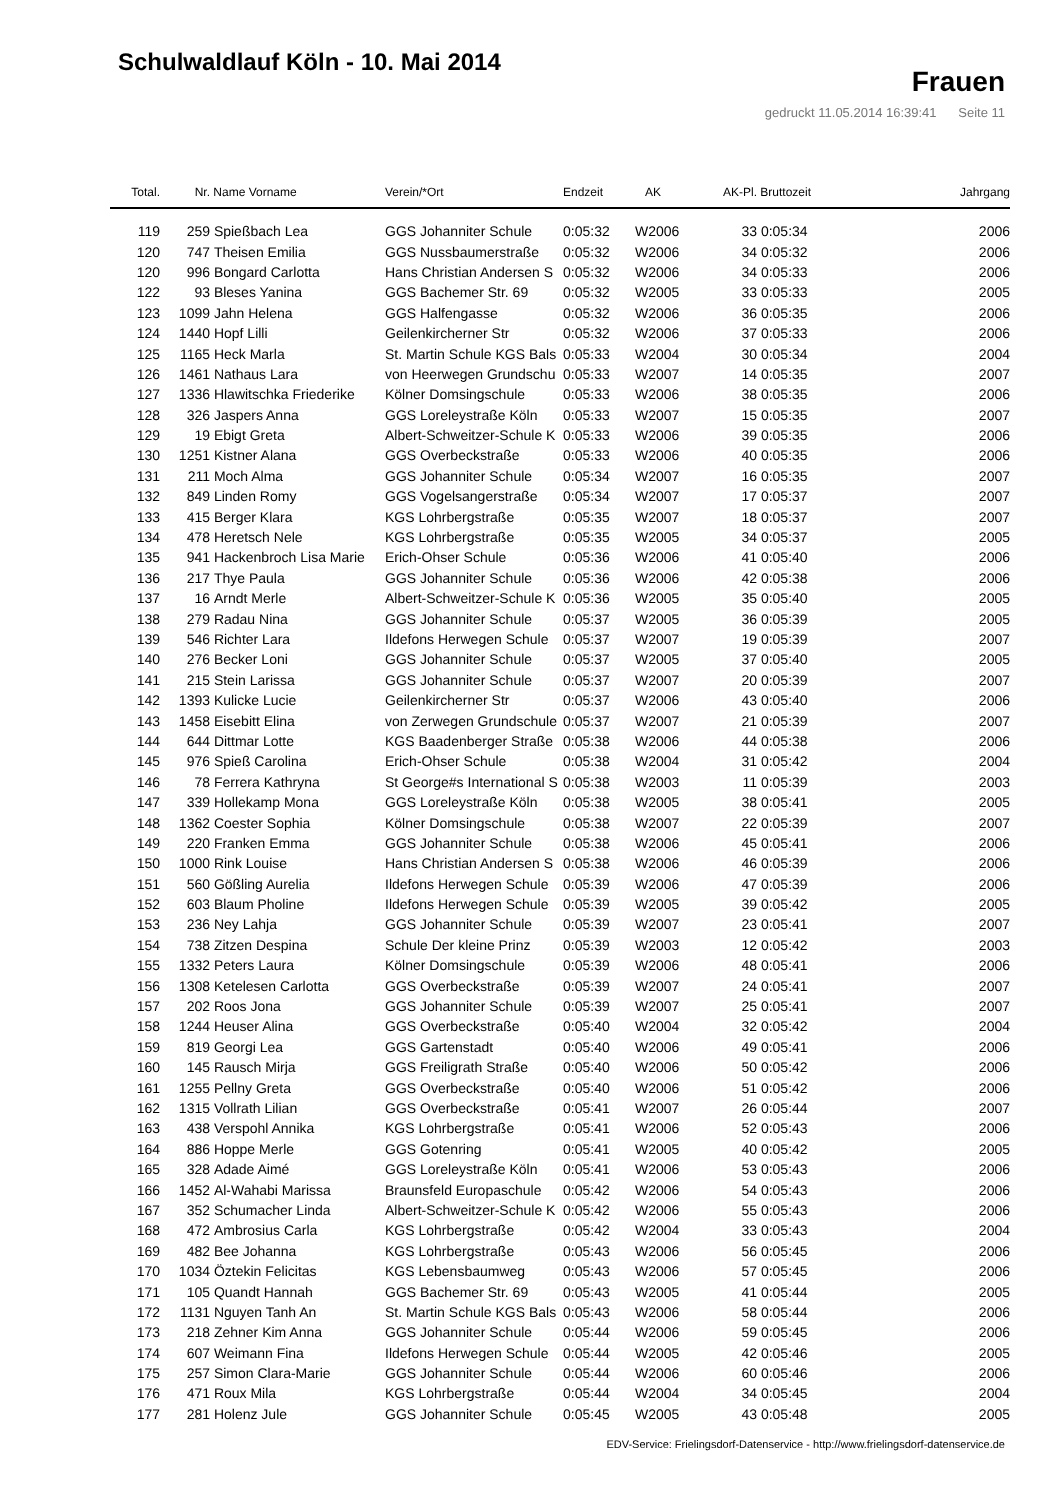Schulwaldlauf Köln - 10. Mai 2014
Frauen
gedruckt 11.05.2014 16:39:41 Seite 11
| Total. | Nr. | Name Vorname | Verein/*Ort | Endzeit | AK | AK-Pl. | Bruttozeit | Jahrgang |
| --- | --- | --- | --- | --- | --- | --- | --- | --- |
| 119 | 259 | Spießbach Lea | GGS Johanniter Schule | 0:05:32 | W2006 | 33 | 0:05:34 | 2006 |
| 120 | 747 | Theisen Emilia | GGS Nussbaumerstraße | 0:05:32 | W2006 | 34 | 0:05:32 | 2006 |
| 120 | 996 | Bongard Carlotta | Hans Christian Andersen S | 0:05:32 | W2006 | 34 | 0:05:33 | 2006 |
| 122 | 93 | Bleses Yanina | GGS Bachemer Str. 69 | 0:05:32 | W2005 | 33 | 0:05:33 | 2005 |
| 123 | 1099 | Jahn Helena | GGS Halfengasse | 0:05:32 | W2006 | 36 | 0:05:35 | 2006 |
| 124 | 1440 | Hopf Lilli | Geilenkircherner Str | 0:05:32 | W2006 | 37 | 0:05:33 | 2006 |
| 125 | 1165 | Heck Marla | St. Martin Schule KGS Bals | 0:05:33 | W2004 | 30 | 0:05:34 | 2004 |
| 126 | 1461 | Nathaus Lara | von Heerwegen Grundschu | 0:05:33 | W2007 | 14 | 0:05:35 | 2007 |
| 127 | 1336 | Hlawitschka Friederike | Kölner Domsingschule | 0:05:33 | W2006 | 38 | 0:05:35 | 2006 |
| 128 | 326 | Jaspers Anna | GGS Loreleystraße Köln | 0:05:33 | W2007 | 15 | 0:05:35 | 2007 |
| 129 | 19 | Ebigt Greta | Albert-Schweitzer-Schule K | 0:05:33 | W2006 | 39 | 0:05:35 | 2006 |
| 130 | 1251 | Kistner Alana | GGS Overbeckstraße | 0:05:33 | W2006 | 40 | 0:05:35 | 2006 |
| 131 | 211 | Moch Alma | GGS Johanniter Schule | 0:05:34 | W2007 | 16 | 0:05:35 | 2007 |
| 132 | 849 | Linden Romy | GGS Vogelsangerstraße | 0:05:34 | W2007 | 17 | 0:05:37 | 2007 |
| 133 | 415 | Berger Klara | KGS Lohrbergstraße | 0:05:35 | W2007 | 18 | 0:05:37 | 2007 |
| 134 | 478 | Heretsch Nele | KGS Lohrbergstraße | 0:05:35 | W2005 | 34 | 0:05:37 | 2005 |
| 135 | 941 | Hackenbroch Lisa Marie | Erich-Ohser Schule | 0:05:36 | W2006 | 41 | 0:05:40 | 2006 |
| 136 | 217 | Thye Paula | GGS Johanniter Schule | 0:05:36 | W2006 | 42 | 0:05:38 | 2006 |
| 137 | 16 | Arndt Merle | Albert-Schweitzer-Schule K | 0:05:36 | W2005 | 35 | 0:05:40 | 2005 |
| 138 | 279 | Radau Nina | GGS Johanniter Schule | 0:05:37 | W2005 | 36 | 0:05:39 | 2005 |
| 139 | 546 | Richter Lara | Ildefons Herwegen Schule | 0:05:37 | W2007 | 19 | 0:05:39 | 2007 |
| 140 | 276 | Becker Loni | GGS Johanniter Schule | 0:05:37 | W2005 | 37 | 0:05:40 | 2005 |
| 141 | 215 | Stein Larissa | GGS Johanniter Schule | 0:05:37 | W2007 | 20 | 0:05:39 | 2007 |
| 142 | 1393 | Kulicke Lucie | Geilenkircherner Str | 0:05:37 | W2006 | 43 | 0:05:40 | 2006 |
| 143 | 1458 | Eisebitt Elina | von Zerwegen Grundschule | 0:05:37 | W2007 | 21 | 0:05:39 | 2007 |
| 144 | 644 | Dittmar Lotte | KGS Baadenberger Straße | 0:05:38 | W2006 | 44 | 0:05:38 | 2006 |
| 145 | 976 | Spieß Carolina | Erich-Ohser Schule | 0:05:38 | W2004 | 31 | 0:05:42 | 2004 |
| 146 | 78 | Ferrera Kathryna | St George#s International S | 0:05:38 | W2003 | 11 | 0:05:39 | 2003 |
| 147 | 339 | Hollekamp Mona | GGS Loreleystraße Köln | 0:05:38 | W2005 | 38 | 0:05:41 | 2005 |
| 148 | 1362 | Coester Sophia | Kölner Domsingschule | 0:05:38 | W2007 | 22 | 0:05:39 | 2007 |
| 149 | 220 | Franken Emma | GGS Johanniter Schule | 0:05:38 | W2006 | 45 | 0:05:41 | 2006 |
| 150 | 1000 | Rink Louise | Hans Christian Andersen S | 0:05:38 | W2006 | 46 | 0:05:39 | 2006 |
| 151 | 560 | Gößling Aurelia | Ildefons Herwegen Schule | 0:05:39 | W2006 | 47 | 0:05:39 | 2006 |
| 152 | 603 | Blaum Pholine | Ildefons Herwegen Schule | 0:05:39 | W2005 | 39 | 0:05:42 | 2005 |
| 153 | 236 | Ney Lahja | GGS Johanniter Schule | 0:05:39 | W2007 | 23 | 0:05:41 | 2007 |
| 154 | 738 | Zitzen Despina | Schule Der kleine Prinz | 0:05:39 | W2003 | 12 | 0:05:42 | 2003 |
| 155 | 1332 | Peters Laura | Kölner Domsingschule | 0:05:39 | W2006 | 48 | 0:05:41 | 2006 |
| 156 | 1308 | Ketelesen Carlotta | GGS Overbeckstraße | 0:05:39 | W2007 | 24 | 0:05:41 | 2007 |
| 157 | 202 | Roos Jona | GGS Johanniter Schule | 0:05:39 | W2007 | 25 | 0:05:41 | 2007 |
| 158 | 1244 | Heuser Alina | GGS Overbeckstraße | 0:05:40 | W2004 | 32 | 0:05:42 | 2004 |
| 159 | 819 | Georgi Lea | GGS Gartenstadt | 0:05:40 | W2006 | 49 | 0:05:41 | 2006 |
| 160 | 145 | Rausch Mirja | GGS Freiligrath Straße | 0:05:40 | W2006 | 50 | 0:05:42 | 2006 |
| 161 | 1255 | Pellny Greta | GGS Overbeckstraße | 0:05:40 | W2006 | 51 | 0:05:42 | 2006 |
| 162 | 1315 | Vollrath Lilian | GGS Overbeckstraße | 0:05:41 | W2007 | 26 | 0:05:44 | 2007 |
| 163 | 438 | Verspohl Annika | KGS Lohrbergstraße | 0:05:41 | W2006 | 52 | 0:05:43 | 2006 |
| 164 | 886 | Hoppe Merle | GGS Gotenring | 0:05:41 | W2005 | 40 | 0:05:42 | 2005 |
| 165 | 328 | Adade Aimé | GGS Loreleystraße Köln | 0:05:41 | W2006 | 53 | 0:05:43 | 2006 |
| 166 | 1452 | Al-Wahabi Marissa | Braunsfeld Europaschule | 0:05:42 | W2006 | 54 | 0:05:43 | 2006 |
| 167 | 352 | Schumacher Linda | Albert-Schweitzer-Schule K | 0:05:42 | W2006 | 55 | 0:05:43 | 2006 |
| 168 | 472 | Ambrosius Carla | KGS Lohrbergstraße | 0:05:42 | W2004 | 33 | 0:05:43 | 2004 |
| 169 | 482 | Bee Johanna | KGS Lohrbergstraße | 0:05:43 | W2006 | 56 | 0:05:45 | 2006 |
| 170 | 1034 | Öztekin Felicitas | KGS Lebensbaumweg | 0:05:43 | W2006 | 57 | 0:05:45 | 2006 |
| 171 | 105 | Quandt Hannah | GGS Bachemer Str. 69 | 0:05:43 | W2005 | 41 | 0:05:44 | 2005 |
| 172 | 1131 | Nguyen Tanh An | St. Martin Schule KGS Bals | 0:05:43 | W2006 | 58 | 0:05:44 | 2006 |
| 173 | 218 | Zehner Kim Anna | GGS Johanniter Schule | 0:05:44 | W2006 | 59 | 0:05:45 | 2006 |
| 174 | 607 | Weimann Fina | Ildefons Herwegen Schule | 0:05:44 | W2005 | 42 | 0:05:46 | 2005 |
| 175 | 257 | Simon Clara-Marie | GGS Johanniter Schule | 0:05:44 | W2006 | 60 | 0:05:46 | 2006 |
| 176 | 471 | Roux Mila | KGS Lohrbergstraße | 0:05:44 | W2004 | 34 | 0:05:45 | 2004 |
| 177 | 281 | Holenz Jule | GGS Johanniter Schule | 0:05:45 | W2005 | 43 | 0:05:48 | 2005 |
EDV-Service: Frielingsdorf-Datenservice - http://www.frielingsdorf-datenservice.de